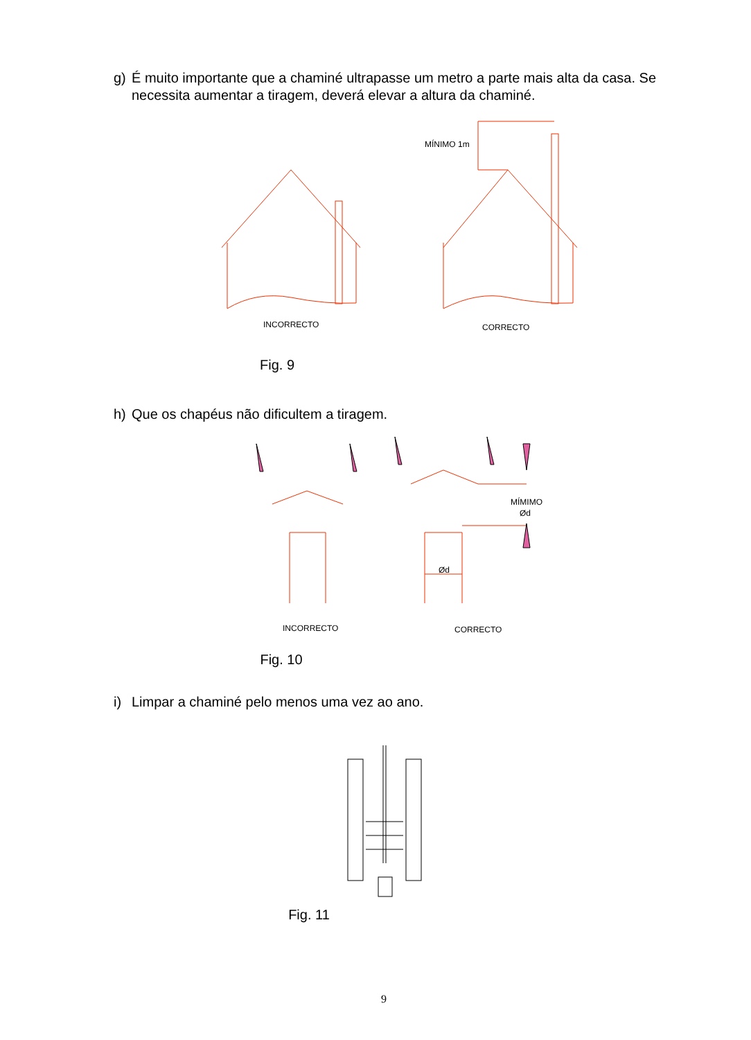g) É muito importante que a chaminé ultrapasse um metro a parte mais alta da casa. Se necessita aumentar a tiragem, deverá elevar a altura da chaminé.
MÍNIMO 1m
INCORRECTO
CORRECTO
Fig. 9
h) Que os chapéus não dificultem a tiragem.
MÍMIMO
Ød
Ød
INCORRECTO
CORRECTO
Fig. 10
i) Limpar a chaminé pelo menos uma vez ao ano.
Fig. 11
9